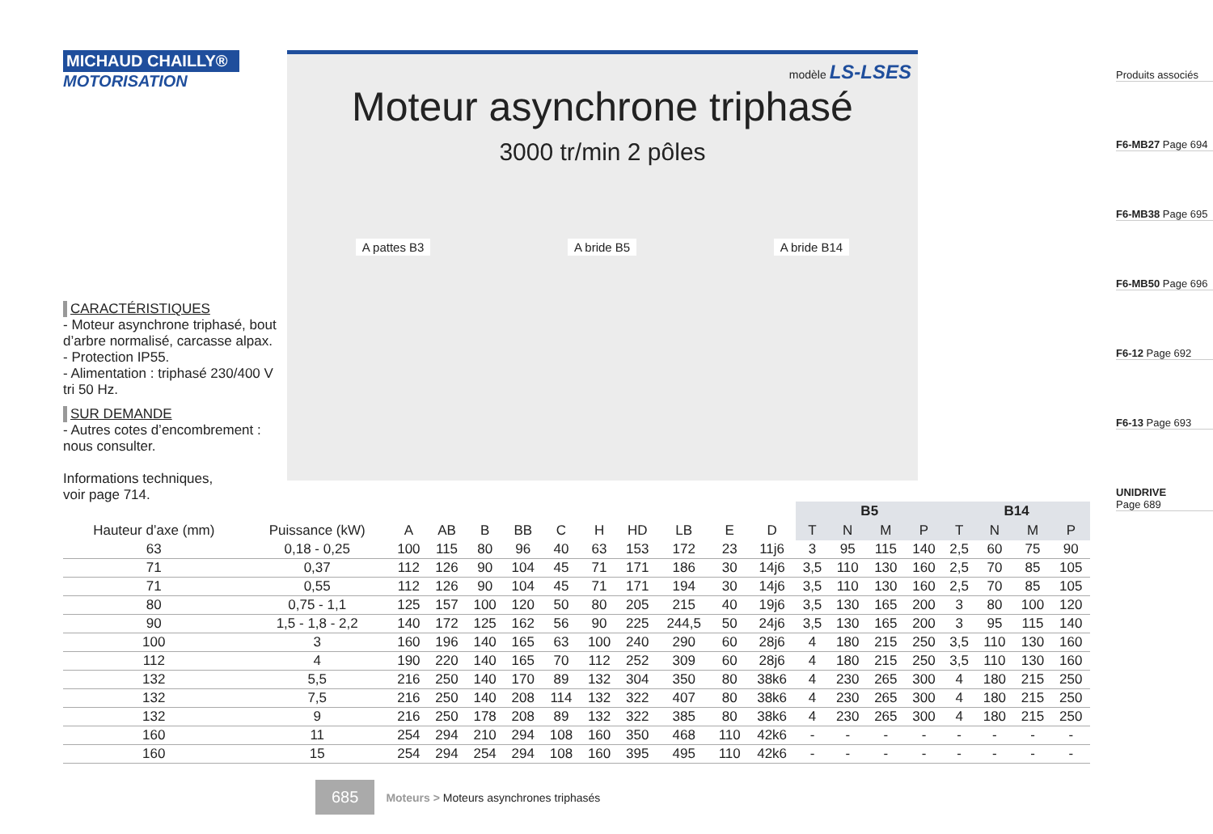MICHAUD CHAILLY®
MOTORISATION
CARACTÉRISTIQUES
- Moteur asynchrone triphasé, bout d’arbre normalisé, carcasse alpax.
- Protection IP55.
- Alimentation : triphasé 230/400 V tri 50 Hz.
SUR DEMANDE
- Autres cotes d’encombrement : nous consulter.
Informations techniques,
voir page 714.
modèle LS-LSES
Moteur asynchrone triphasé
3000 tr/min 2 pôles
A pattes B3
A bride B5
A bride B14
Produits associés
F6-MB27 Page 694
F6-MB38 Page 695
F6-MB50 Page 696
F6-12 Page 692
F6-13 Page 693
UNIDRIVE
Page 689
| | | | | | | | | | | | | B5 | | | | B14 | | | |
| --- | --- | --- | --- | --- | --- | --- | --- | --- | --- | --- | --- | --- | --- | --- | --- | --- | --- | --- | --- |
| Hauteur d’axe (mm) | Puissance (kW) | A | AB | B | BB | C | H | HD | LB | E | D | T | N | M | P | T | N | M | P |
| 63 | 0,18 - 0,25 | 100 | 115 | 80 | 96 | 40 | 63 | 153 | 172 | 23 | 11j6 | 3 | 95 | 115 | 140 | 2,5 | 60 | 75 | 90 |
| 71 | 0,37 | 112 | 126 | 90 | 104 | 45 | 71 | 171 | 186 | 30 | 14j6 | 3,5 | 110 | 130 | 160 | 2,5 | 70 | 85 | 105 |
| 71 | 0,55 | 112 | 126 | 90 | 104 | 45 | 71 | 171 | 194 | 30 | 14j6 | 3,5 | 110 | 130 | 160 | 2,5 | 70 | 85 | 105 |
| 80 | 0,75 - 1,1 | 125 | 157 | 100 | 120 | 50 | 80 | 205 | 215 | 40 | 19j6 | 3,5 | 130 | 165 | 200 | 3 | 80 | 100 | 120 |
| 90 | 1,5 - 1,8 - 2,2 | 140 | 172 | 125 | 162 | 56 | 90 | 225 | 244,5 | 50 | 24j6 | 3,5 | 130 | 165 | 200 | 3 | 95 | 115 | 140 |
| 100 | 3 | 160 | 196 | 140 | 165 | 63 | 100 | 240 | 290 | 60 | 28j6 | 4 | 180 | 215 | 250 | 3,5 | 110 | 130 | 160 |
| 112 | 4 | 190 | 220 | 140 | 165 | 70 | 112 | 252 | 309 | 60 | 28j6 | 4 | 180 | 215 | 250 | 3,5 | 110 | 130 | 160 |
| 132 | 5,5 | 216 | 250 | 140 | 170 | 89 | 132 | 304 | 350 | 80 | 38k6 | 4 | 230 | 265 | 300 | 4 | 180 | 215 | 250 |
| 132 | 7,5 | 216 | 250 | 140 | 208 | 114 | 132 | 322 | 407 | 80 | 38k6 | 4 | 230 | 265 | 300 | 4 | 180 | 215 | 250 |
| 132 | 9 | 216 | 250 | 178 | 208 | 89 | 132 | 322 | 385 | 80 | 38k6 | 4 | 230 | 265 | 300 | 4 | 180 | 215 | 250 |
| 160 | 11 | 254 | 294 | 210 | 294 | 108 | 160 | 350 | 468 | 110 | 42k6 | - | - | - | - | - | - | - | - |
| 160 | 15 | 254 | 294 | 254 | 294 | 108 | 160 | 395 | 495 | 110 | 42k6 | - | - | - | - | - | - | - | - |
685 Moteurs > Moteurs asynchrones triphasés